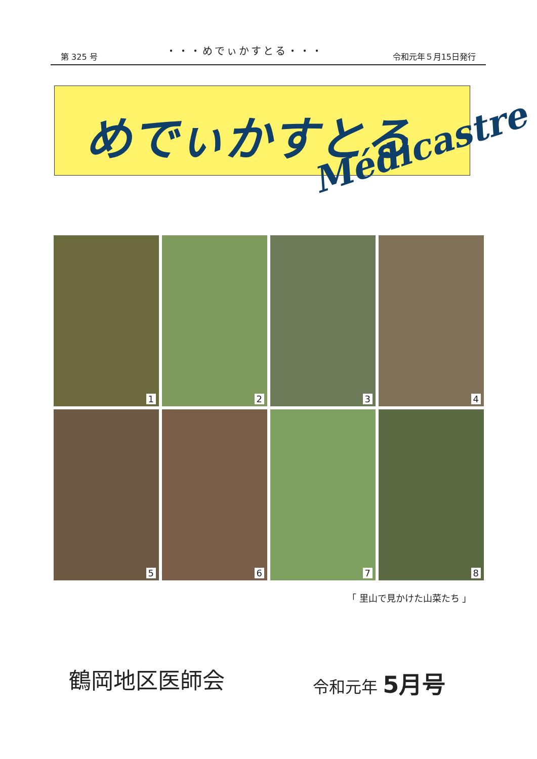第 325 号
・・・めでぃかすとる・・・
令和元年５月15日発行
めでぃかすとる
Médicastre
1
2
3
4
5
6
7
8
「 里山で見かけた山菜たち 」
鶴岡地区医師会 令和元年 5月号